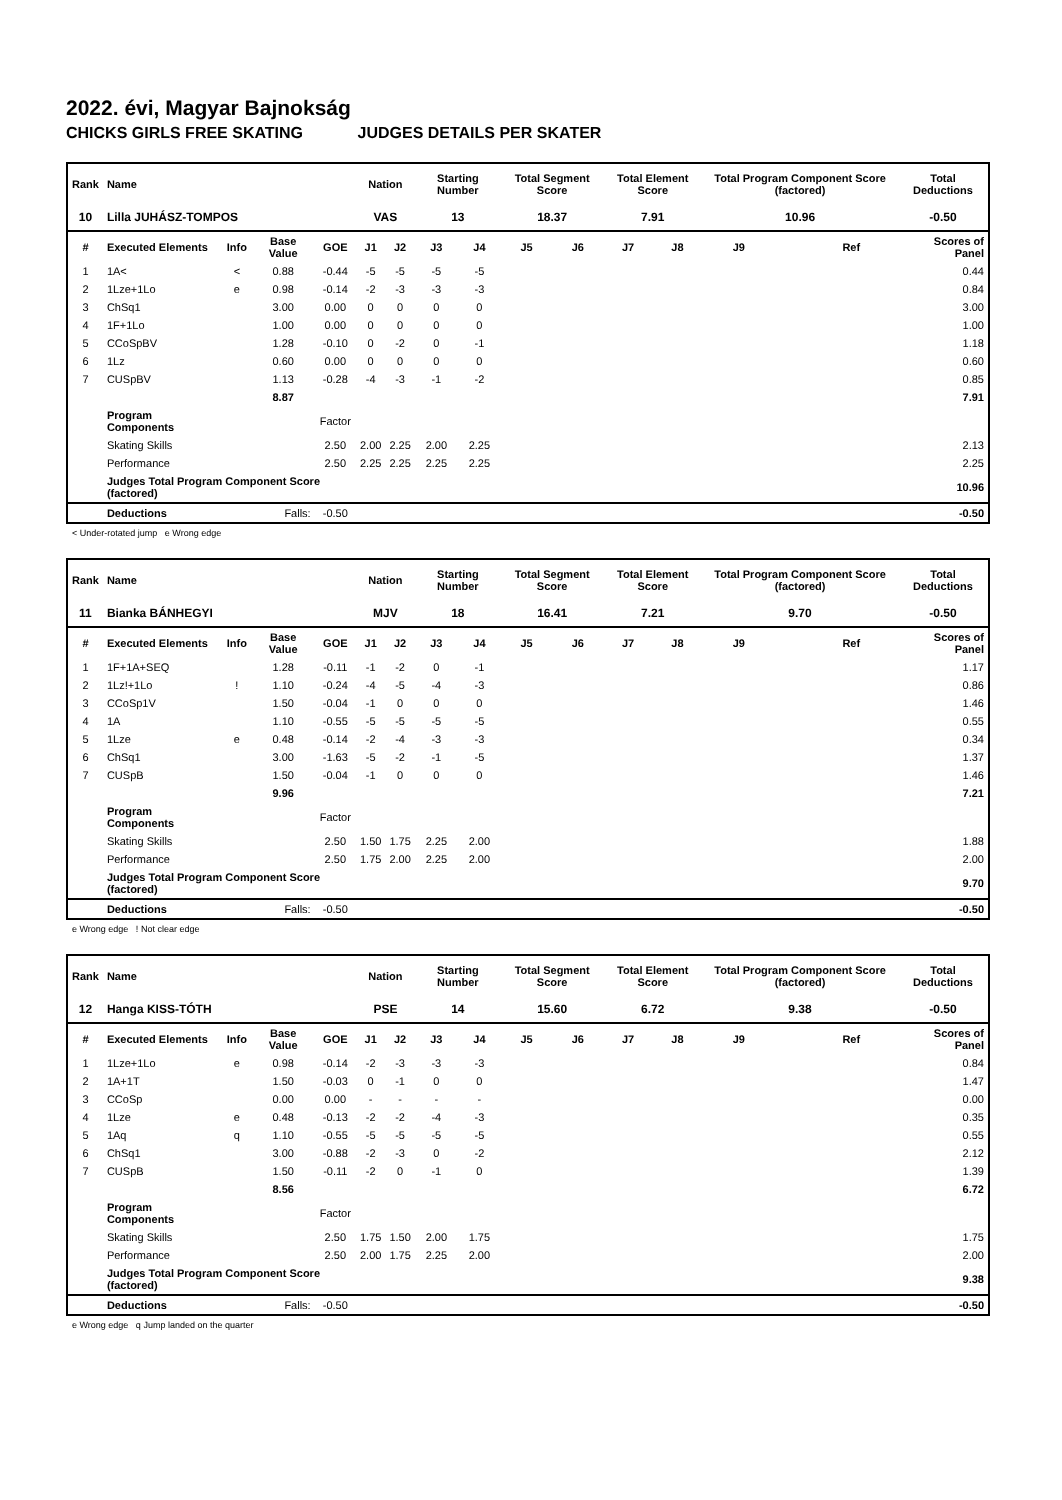2022. évi, Magyar Bajnokság
CHICKS GIRLS FREE SKATING JUDGES DETAILS PER SKATER
| Rank | Name | | | | Nation | | Starting Number | | Total Segment Score | | Total Element Score | | Total Program Component Score (factored) | | | Total Deductions |
| --- | --- | --- | --- | --- | --- | --- | --- | --- | --- | --- | --- | --- | --- | --- | --- | --- |
| 10 | Lilla JUHÁSZ-TOMPOS | | | | VAS | | 13 | | 18.37 | | 7.91 | | 10.96 | | | -0.50 |
| # | Executed Elements | Info | Base Value | GOE | J1 | J2 | J3 | J4 | J5 | J6 | J7 | J8 | J9 | | Ref | Scores of Panel |
| 1 | 1A< | < | 0.88 | -0.44 | -5 | -5 | -5 | -5 | | | | | | | | 0.44 |
| 2 | 1Lze+1Lo | e | 0.98 | -0.14 | -2 | -3 | -3 | -3 | | | | | | | | 0.84 |
| 3 | ChSq1 | | 3.00 | 0.00 | 0 | 0 | 0 | 0 | | | | | | | | 3.00 |
| 4 | 1F+1Lo | | 1.00 | 0.00 | 0 | 0 | 0 | 0 | | | | | | | | 1.00 |
| 5 | CCoSpBV | | 1.28 | -0.10 | 0 | -2 | 0 | -1 | | | | | | | | 1.18 |
| 6 | 1Lz | | 0.60 | 0.00 | 0 | 0 | 0 | 0 | | | | | | | | 0.60 |
| 7 | CUSpBV | | 1.13 | -0.28 | -4 | -3 | -1 | -2 | | | | | | | | 0.85 |
| | | | 8.87 | | | | | | | | | | | | | 7.91 |
| | Program Components | | | Factor | | | | | | | | | | | | |
| | Skating Skills | | | 2.50 | 2.00 | 2.25 | 2.00 | 2.25 | | | | | | | | 2.13 |
| | Performance | | | 2.50 | 2.25 | 2.25 | 2.25 | 2.25 | | | | | | | | 2.25 |
| | Judges Total Program Component Score (factored) | | | | | | | | | | | | | | | 10.96 |
| | Deductions | | Falls: | -0.50 | | | | | | | | | | | | -0.50 |
< Under-rotated jump e Wrong edge
| Rank | Name | | | | Nation | | Starting Number | | Total Segment Score | | Total Element Score | | Total Program Component Score (factored) | | | Total Deductions |
| --- | --- | --- | --- | --- | --- | --- | --- | --- | --- | --- | --- | --- | --- | --- | --- | --- |
| 11 | Bianka BÁNHEGYI | | | | MJV | | 18 | | 16.41 | | 7.21 | | 9.70 | | | -0.50 |
| # | Executed Elements | Info | Base Value | GOE | J1 | J2 | J3 | J4 | J5 | J6 | J7 | J8 | J9 | | Ref | Scores of Panel |
| 1 | 1F+1A+SEQ | | 1.28 | -0.11 | -1 | -2 | 0 | -1 | | | | | | | | 1.17 |
| 2 | 1Lz!+1Lo | ! | 1.10 | -0.24 | -4 | -5 | -4 | -3 | | | | | | | | 0.86 |
| 3 | CCoSp1V | | 1.50 | -0.04 | -1 | 0 | 0 | 0 | | | | | | | | 1.46 |
| 4 | 1A | | 1.10 | -0.55 | -5 | -5 | -5 | -5 | | | | | | | | 0.55 |
| 5 | 1Lze | e | 0.48 | -0.14 | -2 | -4 | -3 | -3 | | | | | | | | 0.34 |
| 6 | ChSq1 | | 3.00 | -1.63 | -5 | -2 | -1 | -5 | | | | | | | | 1.37 |
| 7 | CUSpB | | 1.50 | -0.04 | -1 | 0 | 0 | 0 | | | | | | | | 1.46 |
| | | | 9.96 | | | | | | | | | | | | | 7.21 |
| | Program Components | | | Factor | | | | | | | | | | | | |
| | Skating Skills | | | 2.50 | 1.50 | 1.75 | 2.25 | 2.00 | | | | | | | | 1.88 |
| | Performance | | | 2.50 | 1.75 | 2.00 | 2.25 | 2.00 | | | | | | | | 2.00 |
| | Judges Total Program Component Score (factored) | | | | | | | | | | | | | | | 9.70 |
| | Deductions | | Falls: | -0.50 | | | | | | | | | | | | -0.50 |
e Wrong edge ! Not clear edge
| Rank | Name | | | | Nation | | Starting Number | | Total Segment Score | | Total Element Score | | Total Program Component Score (factored) | | | Total Deductions |
| --- | --- | --- | --- | --- | --- | --- | --- | --- | --- | --- | --- | --- | --- | --- | --- | --- |
| 12 | Hanga KISS-TÓTH | | | | PSE | | 14 | | 15.60 | | 6.72 | | 9.38 | | | -0.50 |
| # | Executed Elements | Info | Base Value | GOE | J1 | J2 | J3 | J4 | J5 | J6 | J7 | J8 | J9 | | Ref | Scores of Panel |
| 1 | 1Lze+1Lo | e | 0.98 | -0.14 | -2 | -3 | -3 | -3 | | | | | | | | 0.84 |
| 2 | 1A+1T | | 1.50 | -0.03 | 0 | -1 | 0 | 0 | | | | | | | | 1.47 |
| 3 | CCoSp | | 0.00 | 0.00 | - | - | - | - | | | | | | | | 0.00 |
| 4 | 1Lze | e | 0.48 | -0.13 | -2 | -2 | -4 | -3 | | | | | | | | 0.35 |
| 5 | 1Aq | q | 1.10 | -0.55 | -5 | -5 | -5 | -5 | | | | | | | | 0.55 |
| 6 | ChSq1 | | 3.00 | -0.88 | -2 | -3 | 0 | -2 | | | | | | | | 2.12 |
| 7 | CUSpB | | 1.50 | -0.11 | -2 | 0 | -1 | 0 | | | | | | | | 1.39 |
| | | | 8.56 | | | | | | | | | | | | | 6.72 |
| | Program Components | | | Factor | | | | | | | | | | | | |
| | Skating Skills | | | 2.50 | 1.75 | 1.50 | 2.00 | 1.75 | | | | | | | | 1.75 |
| | Performance | | | 2.50 | 2.00 | 1.75 | 2.25 | 2.00 | | | | | | | | 2.00 |
| | Judges Total Program Component Score (factored) | | | | | | | | | | | | | | | 9.38 |
| | Deductions | | Falls: | -0.50 | | | | | | | | | | | | -0.50 |
e Wrong edge q Jump landed on the quarter